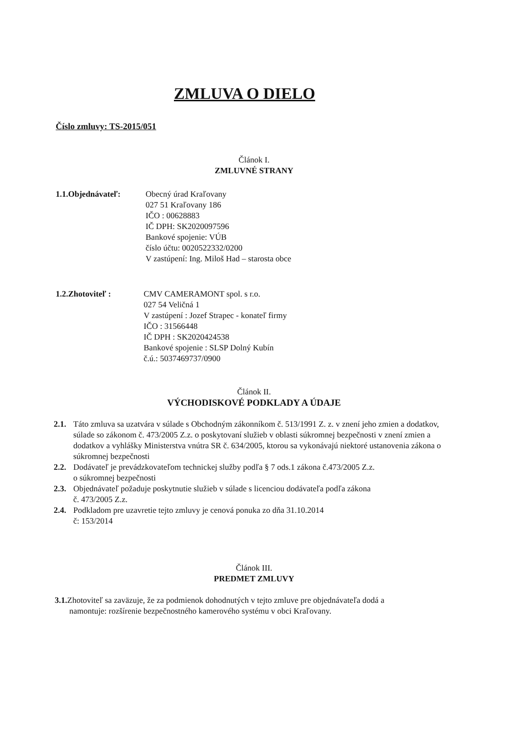ZMLUVA O DIELO
Číslo zmluvy: TS-2015/051
Článok I.
ZMLUVNÉ STRANY
1.1.Objednávateľ: Obecný úrad Kraľovany
027 51 Kraľovany 186
IČO : 00628883
IČ DPH: SK2020097596
Bankové spojenie: VÚB
číslo účtu: 0020522332/0200
V zastúpení: Ing. Miloš Had – starosta obce
1.2.Zhotoviteľ : CMV CAMERAMONT spol. s r.o.
027 54 Veličná 1
V zastúpení : Jozef Strapec - konateľ firmy
IČO : 31566448
IČ DPH : SK2020424538
Bankové spojenie : SLSP Dolný Kubín
č.ú.: 5037469737/0900
Článok II.
VÝCHODISKOVÉ PODKLADY A ÚDAJE
2.1.
Táto zmluva sa uzatvára v súlade s Obchodným zákonníkom č. 513/1991 Z. z. v znení jeho zmien a dodatkov, súlade so zákonom č. 473/2005 Z.z. o poskytovaní služieb v oblasti súkromnej bezpečnosti v znení zmien a dodatkov a vyhlášky Ministerstva vnútra SR č. 634/2005, ktorou sa vykonávajú niektoré ustanovenia zákona o súkromnej bezpečnosti
2.2.
Dodávateľ je prevádzkovateľom technickej služby podľa § 7 ods.1 zákona č.473/2005 Z.z.
o súkromnej bezpečnosti
2.3.
Objednávateľ požaduje poskytnutie služieb v súlade s licenciou dodávateľa podľa zákona
č. 473/2005 Z.z.
2.4.
Podkladom pre uzavretie tejto zmluvy je cenová ponuka zo dňa 31.10.2014
č: 153/2014
Článok III.
PREDMET ZMLUVY
3.1. Zhotoviteľ sa zaväzuje, že za podmienok dohodnutých v tejto zmluve pre objednávateľa dodá a
namontuje: rozšírenie bezpečnostného kamerového systému v obci Kraľovany.